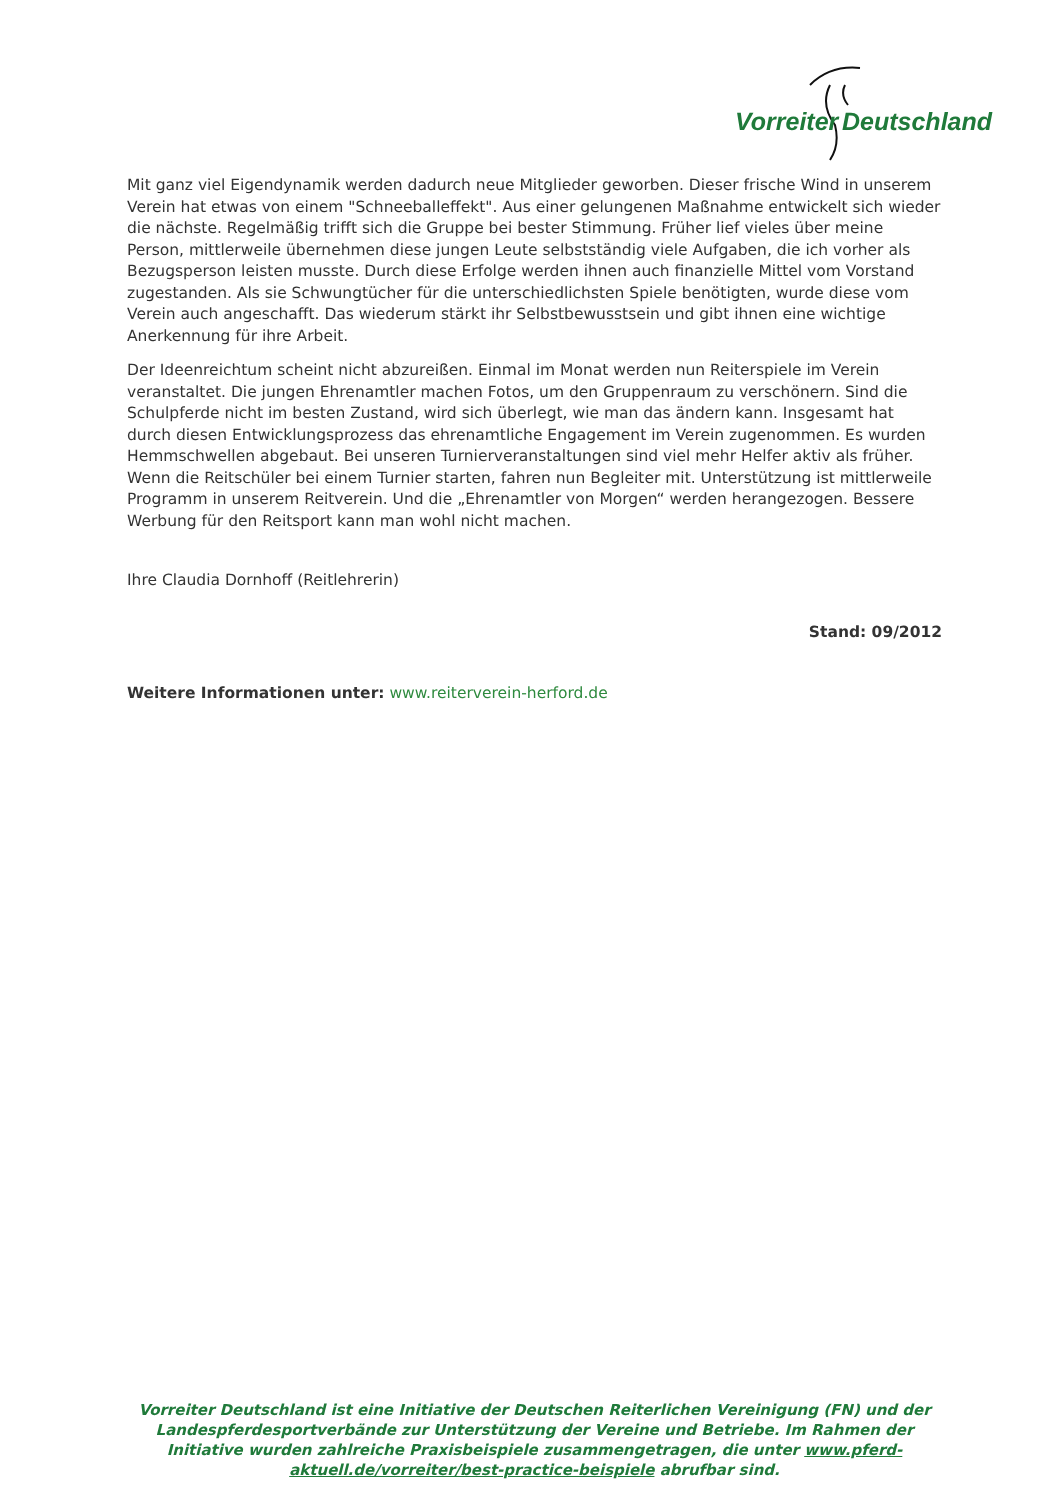Vorreiter Deutschland
Mit ganz viel Eigendynamik werden dadurch neue Mitglieder geworben. Dieser frische Wind in unserem Verein hat etwas von einem "Schneeballeffekt". Aus einer gelungenen Maßnahme entwickelt sich wieder die nächste. Regelmäßig trifft sich die Gruppe bei bester Stimmung. Früher lief vieles über meine Person, mittlerweile übernehmen diese jungen Leute selbstständig viele Aufgaben, die ich vorher als Bezugsperson leisten musste. Durch diese Erfolge werden ihnen auch finanzielle Mittel vom Vorstand zugestanden. Als sie Schwungtücher für die unterschiedlichsten Spiele benötigten, wurde diese vom Verein auch angeschafft. Das wiederum stärkt ihr Selbstbewusstsein und gibt ihnen eine wichtige Anerkennung für ihre Arbeit.
Der Ideenreichtum scheint nicht abzureißen. Einmal im Monat werden nun Reiterspiele im Verein veranstaltet. Die jungen Ehrenamtler machen Fotos, um den Gruppenraum zu verschönern. Sind die Schulpferde nicht im besten Zustand, wird sich überlegt, wie man das ändern kann. Insgesamt hat durch diesen Entwicklungsprozess das ehrenamtliche Engagement im Verein zugenommen. Es wurden Hemmschwellen abgebaut. Bei unseren Turnierveranstaltungen sind viel mehr Helfer aktiv als früher. Wenn die Reitschüler bei einem Turnier starten, fahren nun Begleiter mit. Unterstützung ist mittlerweile Programm in unserem Reitverein. Und die „Ehrenamtler von Morgen“ werden herangezogen. Bessere Werbung für den Reitsport kann man wohl nicht machen.
Ihre Claudia Dornhoff (Reitlehrerin)
Stand: 09/2012
Weitere Informationen unter: www.reiterverein-herford.de
Vorreiter Deutschland ist eine Initiative der Deutschen Reiterlichen Vereinigung (FN) und der Landespferdesportverbände zur Unterstützung der Vereine und Betriebe. Im Rahmen der Initiative wurden zahlreiche Praxisbeispiele zusammengetragen, die unter www.pferd-aktuell.de/vorreiter/best-practice-beispiele abrufbar sind.